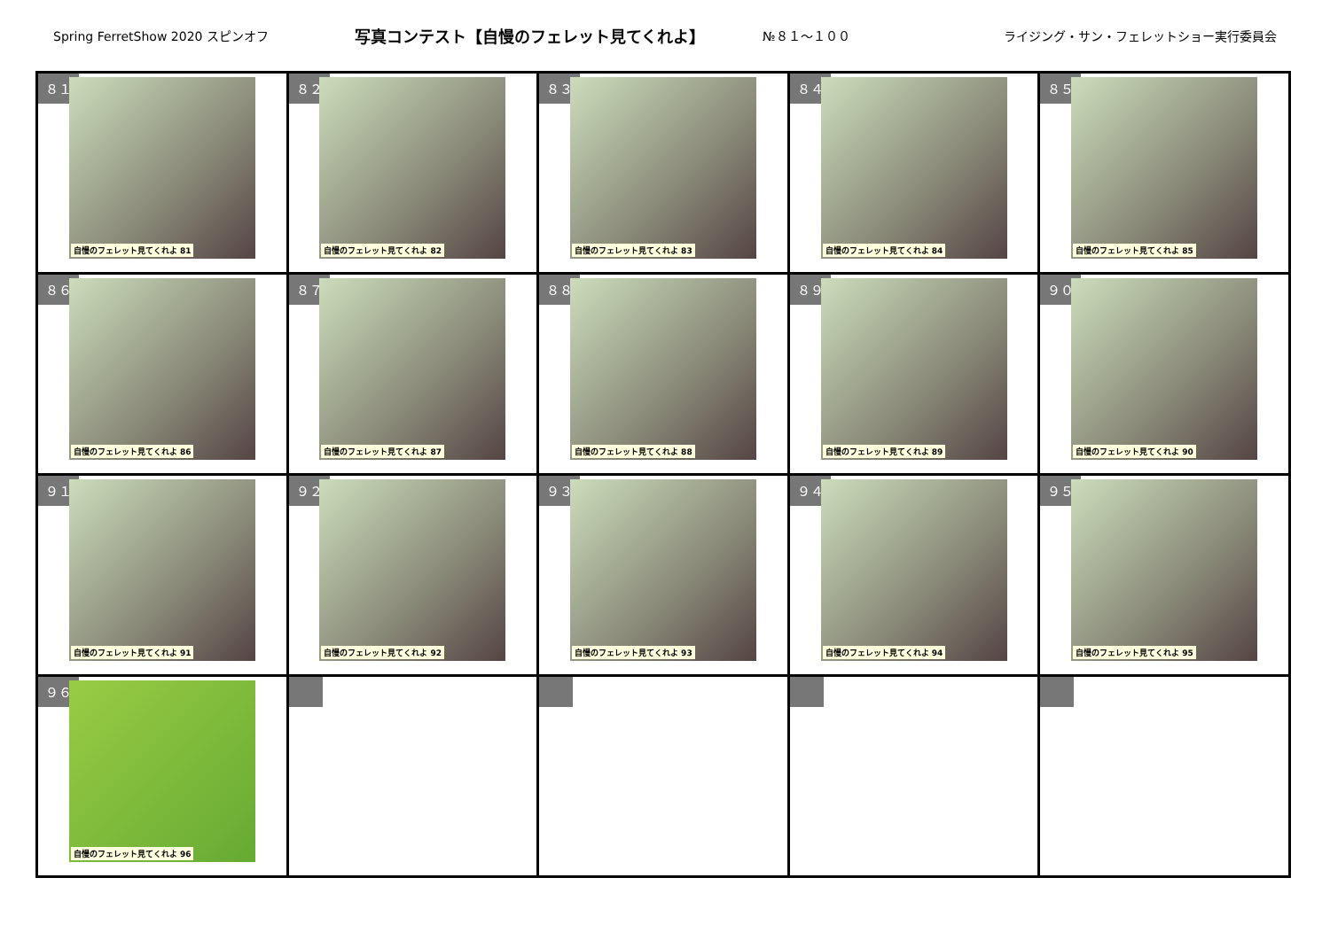Spring FerretShow 2020 スピンオフ
写真コンテスト【自慢のフェレット見てくれよ】
№８１～１００
ライジング・サン・フェレットショー実行委員会
| ８１ 自慢のフェレット見てくれよ 81 | ８２ 自慢のフェレット見てくれよ 82 | ８３ 自慢のフェレット見てくれよ 83 | ８４ 自慢のフェレット見てくれよ 84 | ８５ 自慢のフェレット見てくれよ 85 |
| ８６ 自慢のフェレット見てくれよ 86 | ８７ 自慢のフェレット見てくれよ 87 | ８８ 自慢のフェレット見てくれよ 88 | ８９ 自慢のフェレット見てくれよ 89 | ９０ 自慢のフェレット見てくれよ 90 |
| ９１ 自慢のフェレット見てくれよ 91 | ９２ 自慢のフェレット見てくれよ 92 | ９３ 自慢のフェレット見てくれよ 93 | ９４ 自慢のフェレット見てくれよ 94 | ９５ 自慢のフェレット見てくれよ 95 |
| ９６ 自慢のフェレット見てくれよ 96 | | | | |